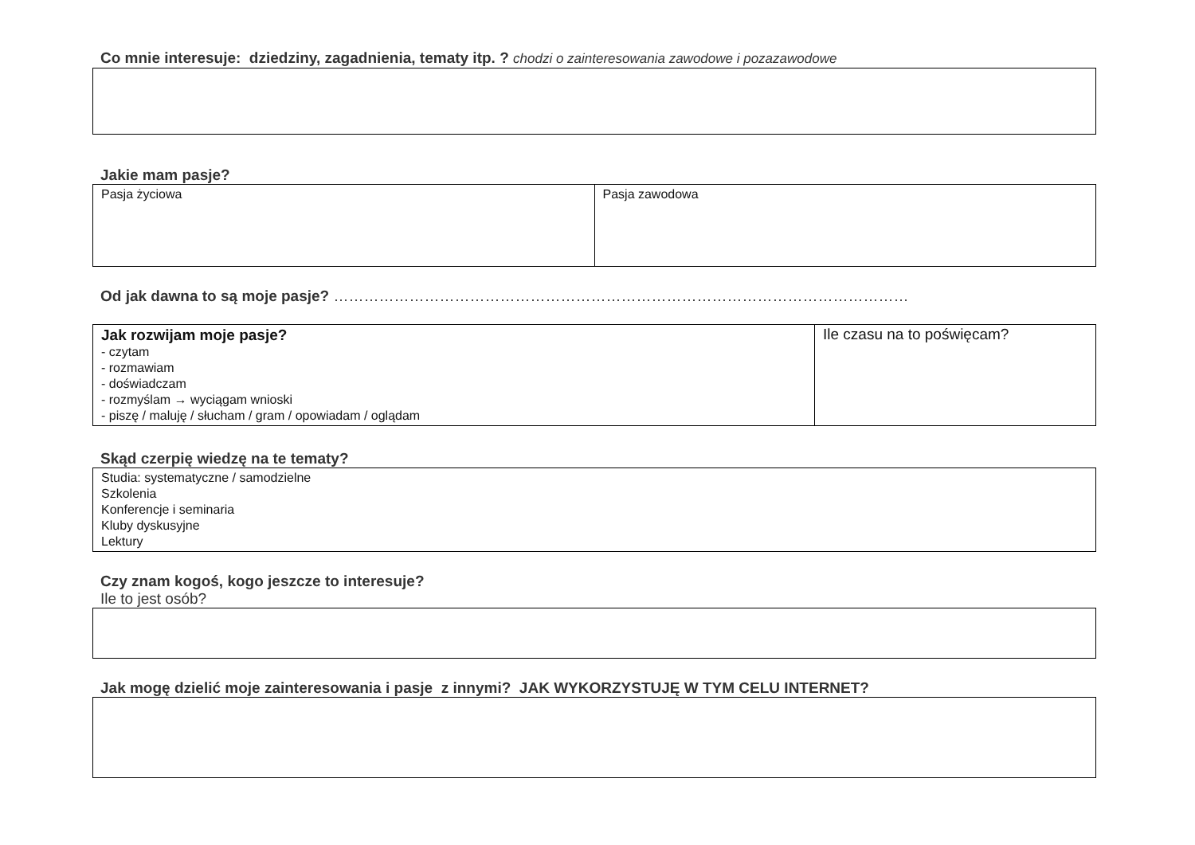Co mnie interesuje: dziedziny, zagadnienia, tematy itp. ? chodzi o zainteresowania zawodowe i pozazawodowe
Jakie mam pasje?
| Pasja życiowa | Pasja zawodowa |
Od jak dawna to są moje pasje? ……………………………………………………………………………………………………
| Jak rozwijam moje pasje? - czytam - rozmawiam - doświadczam - rozmyślam → wyciągam wnioski - piszę / maluję / słucham / gram / opowiadam / oglądam | Ile czasu na to poświęcam? |
Skąd czerpię wiedzę na te tematy?
| Studia: systematyczne / samodzielne Szkolenia Konferencje i seminaria Kluby dyskusyjne Lektury |
Czy znam kogoś, kogo jeszcze to interesuje?
Ile to jest osób?
Jak mogę dzielić moje zainteresowania i pasje z innymi? JAK WYKORZYSTUJĘ W TYM CELU INTERNET?